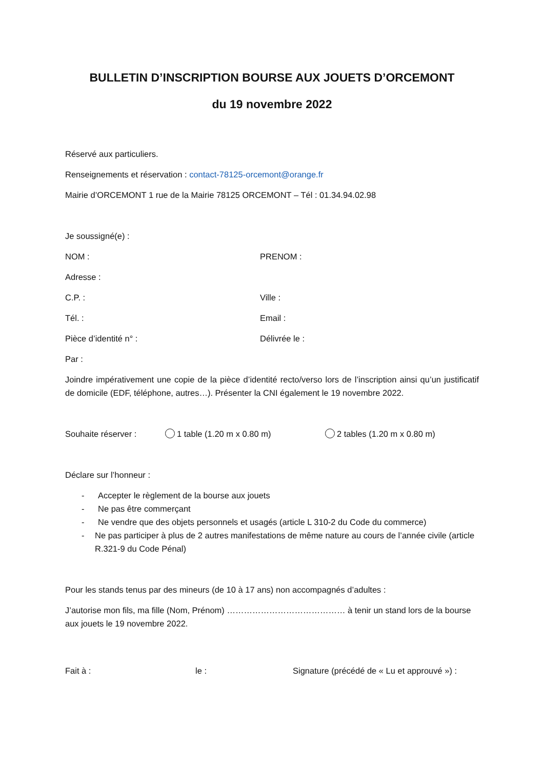BULLETIN D’INSCRIPTION BOURSE AUX JOUETS D’ORCEMONT
du 19 novembre 2022
Réservé aux particuliers.
Renseignements et réservation : contact-78125-orcemont@orange.fr
Mairie d’ORCEMONT 1 rue de la Mairie 78125 ORCEMONT – Tél : 01.34.94.02.98
Je soussigné(e) :
NOM : PRENOM :
Adresse :
C.P. : Ville :
Tél. : Email :
Pièce d’identité n° : Délivrée le :
Par :
Joindre impérativement une copie de la pièce d’identité recto/verso lors de l’inscription ainsi qu’un justificatif de domicile (EDF, téléphone, autres…). Présenter la CNI également le 19 novembre 2022.
Souhaite réserver : 1 table (1.20 m x 0.80 m) 2 tables (1.20 m x 0.80 m)
Déclare sur l’honneur :
- Accepter le règlement de la bourse aux jouets
- Ne pas être commerçant
- Ne vendre que des objets personnels et usagés (article L 310-2 du Code du commerce)
- Ne pas participer à plus de 2 autres manifestations de même nature au cours de l’année civile (article R.321-9 du Code Pénal)
Pour les stands tenus par des mineurs (de 10 à 17 ans) non accompagnés d’adultes :
J’autorise mon fils, ma fille (Nom, Prénom) …………………………………… à tenir un stand lors de la bourse aux jouets le 19 novembre 2022.
Fait à : le : Signature (précédé de « Lu et approuvé ») :